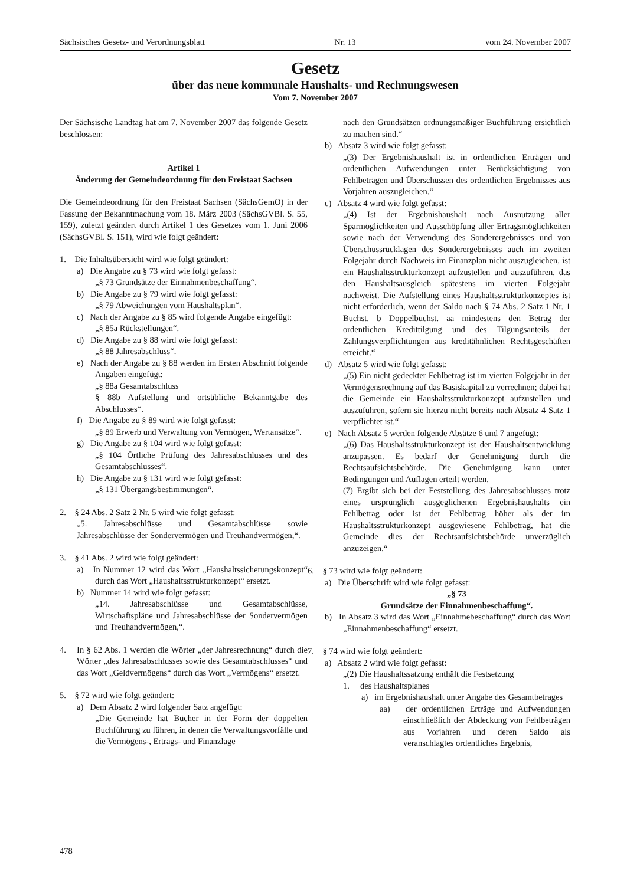Sächsisches Gesetz- und Verordnungsblatt Nr. 13 vom 24. November 2007
Gesetz
über das neue kommunale Haushalts- und Rechnungswesen
Vom 7. November 2007
Der Sächsische Landtag hat am 7. November 2007 das folgende Gesetz beschlossen:
Artikel 1
Änderung der Gemeindeordnung für den Freistaat Sachsen
Die Gemeindeordnung für den Freistaat Sachsen (SächsGemO) in der Fassung der Bekanntmachung vom 18. März 2003 (SächsGVBl. S. 55, 159), zuletzt geändert durch Artikel 1 des Gesetzes vom 1. Juni 2006 (SächsGVBl. S. 151), wird wie folgt geändert:
1. Die Inhaltsübersicht wird wie folgt geändert:
a) Die Angabe zu § 73 wird wie folgt gefasst:
„§ 73 Grundsätze der Einnahmenbeschaffung“.
b) Die Angabe zu § 79 wird wie folgt gefasst:
„§ 79 Abweichungen vom Haushaltsplan“.
c) Nach der Angabe zu § 85 wird folgende Angabe eingefügt:
„§ 85a Rückstellungen“.
d) Die Angabe zu § 88 wird wie folgt gefasst:
„§ 88 Jahresabschluss“.
e) Nach der Angabe zu § 88 werden im Ersten Abschnitt folgende Angaben eingefügt:
„§ 88a Gesamtabschluss
§ 88b Aufstellung und ortsübliche Bekanntgabe des Abschlusses“.
f) Die Angabe zu § 89 wird wie folgt gefasst:
„§ 89 Erwerb und Verwaltung von Vermögen, Wertansätze“.
g) Die Angabe zu § 104 wird wie folgt gefasst:
„§ 104 Örtliche Prüfung des Jahresabschlusses und des Gesamtabschlusses“.
h) Die Angabe zu § 131 wird wie folgt gefasst:
„§ 131 Übergangsbestimmungen“.
2. § 24 Abs. 2 Satz 2 Nr. 5 wird wie folgt gefasst:
„5. Jahresabschlüsse und Gesamtabschlüsse sowie Jahresabschlüsse der Sondervermögen und Treuhandvermögen,“.
3. § 41 Abs. 2 wird wie folgt geändert:
a) In Nummer 12 wird das Wort „Haushaltssicherungskonzept“ durch das Wort „Haushaltsstrukturkonzept“ ersetzt.
b) Nummer 14 wird wie folgt gefasst:
„14. Jahresabschlüsse und Gesamtabschlüsse, Wirtschaftspläne und Jahresabschlüsse der Sondervermögen und Treuhandvermögen,“.
4. In § 62 Abs. 1 werden die Wörter „der Jahresrechnung“ durch die Wörter „des Jahresabschlusses sowie des Gesamtabschlusses“ und das Wort „Geldvermögens“ durch das Wort „Vermögens“ ersetzt.
5. § 72 wird wie folgt geändert:
a) Dem Absatz 2 wird folgender Satz angefügt:
„Die Gemeinde hat Bücher in der Form der doppelten Buchführung zu führen, in denen die Verwaltungsvorfälle und die Vermögens-, Ertrags- und Finanzlage
nach den Grundsätzen ordnungsmäßiger Buchführung ersichtlich zu machen sind.“
b) Absatz 3 wird wie folgt gefasst:
„(3) Der Ergebnishaushalt ist in ordentlichen Erträgen und ordentlichen Aufwendungen unter Berücksichtigung von Fehlbeträgen und Überschüssen des ordentlichen Ergebnisses aus Vorjahren auszugleichen.“
c) Absatz 4 wird wie folgt gefasst:
„(4) Ist der Ergebnishaushalt nach Ausnutzung aller Sparmöglichkeiten und Ausschöpfung aller Ertragsmöglichkeiten sowie nach der Verwendung des Sonderergebnisses und von Überschussrücklagen des Sonderergebnisses auch im zweiten Folgejahr durch Nachweis im Finanzplan nicht auszugleichen, ist ein Haushaltsstrukturkonzept aufzustellen und auszuführen, das den Haushaltsausgleich spätestens im vierten Folgejahr nachweist. Die Aufstellung eines Haushaltsstrukturkonzeptes ist nicht erforderlich, wenn der Saldo nach § 74 Abs. 2 Satz 1 Nr. 1 Buchst. b Doppelbuchst. aa mindestens den Betrag der ordentlichen Kredittilgung und des Tilgungsanteils der Zahlungsverpflichtungen aus kreditähnlichen Rechtsgeschäften erreicht.“
d) Absatz 5 wird wie folgt gefasst:
„(5) Ein nicht gedeckter Fehlbetrag ist im vierten Folgejahr in der Vermögensrechnung auf das Basiskapital zu verrechnen; dabei hat die Gemeinde ein Haushaltsstrukturkonzept aufzustellen und auszuführen, sofern sie hierzu nicht bereits nach Absatz 4 Satz 1 verpflichtet ist.“
e) Nach Absatz 5 werden folgende Absätze 6 und 7 angefügt:
„(6) Das Haushaltsstrukturkonzept ist der Haushaltsentwicklung anzupassen. Es bedarf der Genehmigung durch die Rechtsaufsichtsbehörde. Die Genehmigung kann unter Bedingungen und Auflagen erteilt werden.
(7) Ergibt sich bei der Feststellung des Jahresabschlusses trotz eines ursprünglich ausgeglichenen Ergebnishaushalts ein Fehlbetrag oder ist der Fehlbetrag höher als der im Haushaltsstrukturkonzept ausgewiesene Fehlbetrag, hat die Gemeinde dies der Rechtsaufsichtsbehörde unverzüglich anzuzeigen.“
6. § 73 wird wie folgt geändert:
a) Die Überschrift wird wie folgt gefasst:
„§ 73
Grundsätze der Einnahmenbeschaffung“.
b) In Absatz 3 wird das Wort „Einnahmebeschaffung“ durch das Wort „Einnahmenbeschaffung“ ersetzt.
7. § 74 wird wie folgt geändert:
a) Absatz 2 wird wie folgt gefasst:
„(2) Die Haushaltssatzung enthält die Festsetzung
1. des Haushaltsplanes
a) im Ergebnishaushalt unter Angabe des Gesamtbetrages
aa) der ordentlichen Erträge und Aufwendungen einschließlich der Abdeckung von Fehlbeträgen aus Vorjahren und deren Saldo als veranschlagtes ordentliches Ergebnis,
478